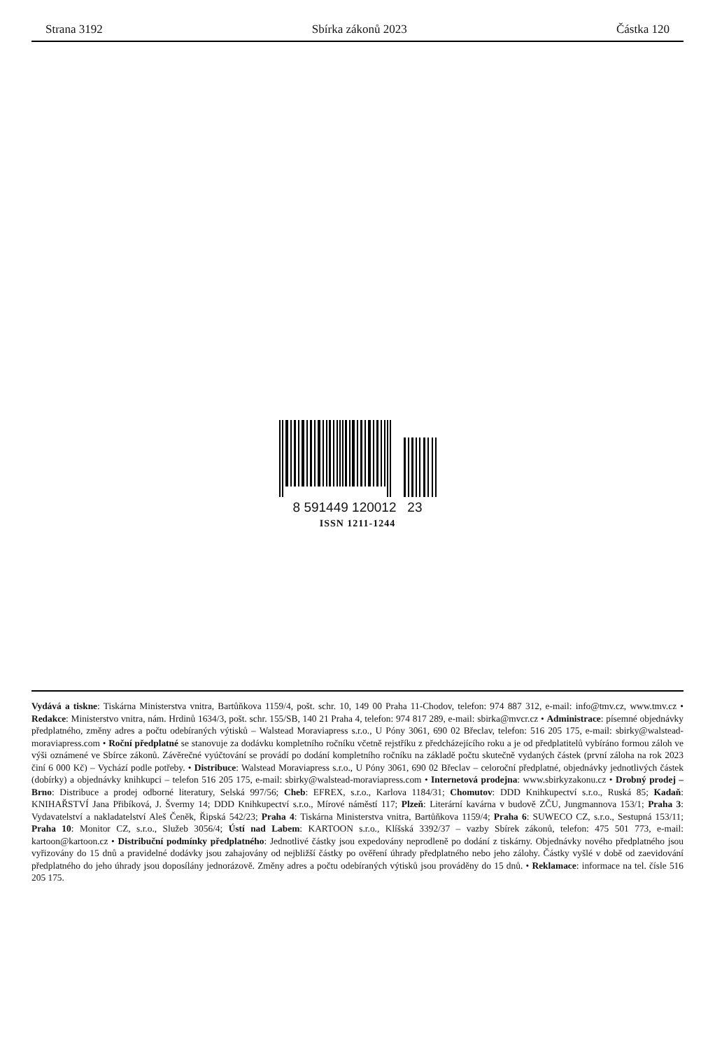Strana 3192 Sbírka zákonů 2023 Částka 120
8 591449 120012 23
ISSN 1211-1244
Vydává a tiskne: Tiskárna Ministerstva vnitra, Bartůňkova 1159/4, pošt. schr. 10, 149 00 Praha 11-Chodov, telefon: 974 887 312, e-mail: info@tmv.cz, www.tmv.cz • Redakce: Ministerstvo vnitra, nám. Hrdinů 1634/3, pošt. schr. 155/SB, 140 21 Praha 4, telefon: 974 817 289, e-mail: sbirka@mvcr.cz • Administrace: písemné objednávky předplatného, změny adres a počtu odebíraných výtisků – Walstead Moraviapress s.r.o., U Póny 3061, 690 02 Břeclav, telefon: 516 205 175, e-mail: sbirky@walstead-moraviapress.com • Roční předplatné se stanovuje za dodávku kompletního ročníku včetně rejstříku z předcházejícího roku a je od předplatitelů vybíráno formou záloh ve výši oznámené ve Sbírce zákonů. Závěrečné vyúčtování se provádí po dodání kompletního ročníku na základě počtu skutečně vydaných částek (první záloha na rok 2023 činí 6 000 Kč) – Vychází podle potřeby. • Distribuce: Walstead Moraviapress s.r.o., U Póny 3061, 690 02 Břeclav – celoroční předplatné, objednávky jednotlivých částek (dobírky) a objednávky knihkupci – telefon 516 205 175, e-mail: sbirky@walstead-moraviapress.com • Internetová prodejna: www.sbirkyzakonu.cz • Drobný prodej – Brno: Distribuce a prodej odborné literatury, Selská 997/56; Cheb: EFREX, s.r.o., Karlova 1184/31; Chomutov: DDD Knihkupectví s.r.o., Ruská 85; Kadaň: KNIHAŘSTVÍ Jana Přibíková, J. Švermy 14; DDD Knihkupectví s.r.o., Mírové náměstí 117; Plzeň: Literární kavárna v budově ZČU, Jungmannova 153/1; Praha 3: Vydavatelství a nakladatelství Aleš Čeněk, Řipská 542/23; Praha 4: Tiskárna Ministerstva vnitra, Bartůňkova 1159/4; Praha 6: SUWECO CZ, s.r.o., Sestupná 153/11; Praha 10: Monitor CZ, s.r.o., Služeb 3056/4; Ústí nad Labem: KARTOON s.r.o., Klíšská 3392/37 – vazby Sbírek zákonů, telefon: 475 501 773, e-mail: kartoon@kartoon.cz • Distribuční podmínky předplatného: Jednotlivé částky jsou expedovány neprodleně po dodání z tiskárny. Objednávky nového předplatného jsou vyřizovány do 15 dnů a pravidelné dodávky jsou zahajovány od nejbližší částky po ověření úhrady předplatného nebo jeho zálohy. Částky vyšlé v době od zaevidování předplatného do jeho úhrady jsou doposílány jednorázově. Změny adres a počtu odebíraných výtisků jsou prováděny do 15 dnů. • Reklamace: informace na tel. čísle 516 205 175.